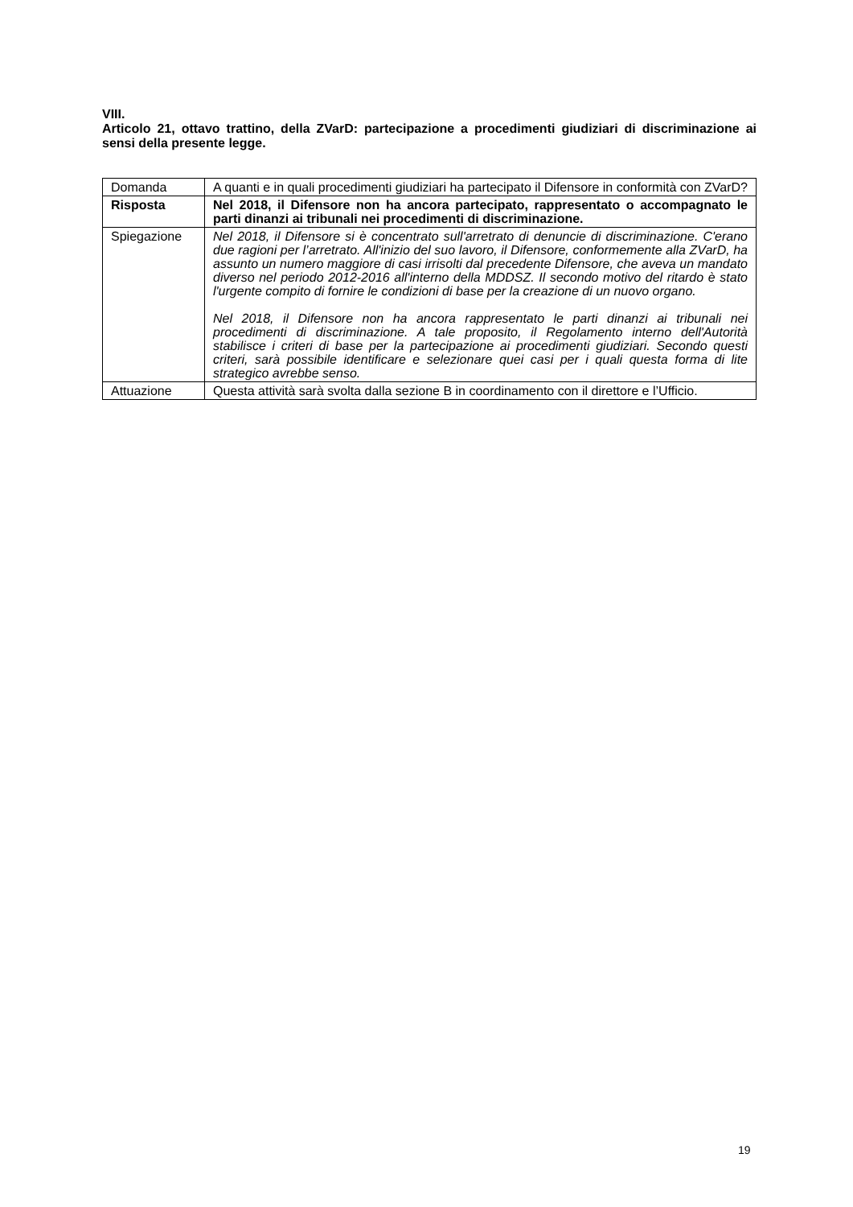VIII.
Articolo 21, ottavo trattino, della ZVarD: partecipazione a procedimenti giudiziari di discriminazione ai sensi della presente legge.
| Domanda | A quanti e in quali procedimenti giudiziari ha partecipato il Difensore in conformità con ZVarD? |
| Risposta | Nel 2018, il Difensore non ha ancora partecipato, rappresentato o accompagnato le parti dinanzi ai tribunali nei procedimenti di discriminazione. |
| Spiegazione | Nel 2018, il Difensore si è concentrato sull'arretrato di denuncie di discriminazione. C'erano due ragioni per l’arretrato. All'inizio del suo lavoro, il Difensore, conformemente alla ZVarD, ha assunto un numero maggiore di casi irrisolti dal precedente Difensore, che aveva un mandato diverso nel periodo 2012-2016 all'interno della MDDSZ. Il secondo motivo del ritardo è stato l'urgente compito di fornire le condizioni di base per la creazione di un nuovo organo. Nel 2018, il Difensore non ha ancora rappresentato le parti dinanzi ai tribunali nei procedimenti di discriminazione. A tale proposito, il Regolamento interno dell'Autorità stabilisce i criteri di base per la partecipazione ai procedimenti giudiziari. Secondo questi criteri, sarà possibile identificare e selezionare quei casi per i quali questa forma di lite strategico avrebbe senso. |
| Attuazione | Questa attività sarà svolta dalla sezione B in coordinamento con il direttore e l’Ufficio. |
19